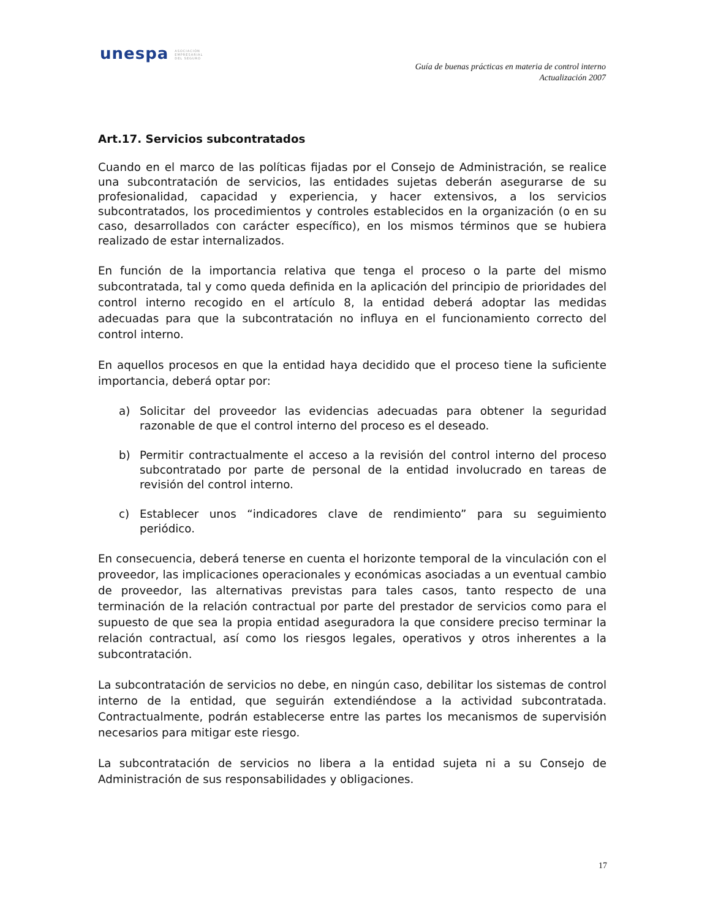unespa ASOCIACIÓN
EMPRESARIAL
DEL SEGURO
Guía de buenas prácticas en materia de control interno
Actualización 2007
Art.17. Servicios subcontratados
Cuando en el marco de las políticas fijadas por el Consejo de Administración, se realice una subcontratación de servicios, las entidades sujetas deberán asegurarse de su profesionalidad, capacidad y experiencia, y hacer extensivos, a los servicios subcontratados, los procedimientos y controles establecidos en la organización (o en su caso, desarrollados con carácter específico), en los mismos términos que se hubiera realizado de estar internalizados.
En función de la importancia relativa que tenga el proceso o la parte del mismo subcontratada, tal y como queda definida en la aplicación del principio de prioridades del control interno recogido en el artículo 8, la entidad deberá adoptar las medidas adecuadas para que la subcontratación no influya en el funcionamiento correcto del control interno.
En aquellos procesos en que la entidad haya decidido que el proceso tiene la suficiente importancia, deberá optar por:
a) Solicitar del proveedor las evidencias adecuadas para obtener la seguridad razonable de que el control interno del proceso es el deseado.
b) Permitir contractualmente el acceso a la revisión del control interno del proceso subcontratado por parte de personal de la entidad involucrado en tareas de revisión del control interno.
c) Establecer unos “indicadores clave de rendimiento” para su seguimiento periódico.
En consecuencia, deberá tenerse en cuenta el horizonte temporal de la vinculación con el proveedor, las implicaciones operacionales y económicas asociadas a un eventual cambio de proveedor, las alternativas previstas para tales casos, tanto respecto de una terminación de la relación contractual por parte del prestador de servicios como para el supuesto de que sea la propia entidad aseguradora la que considere preciso terminar la relación contractual, así como los riesgos legales, operativos y otros inherentes a la subcontratación.
La subcontratación de servicios no debe, en ningún caso, debilitar los sistemas de control interno de la entidad, que seguirán extendiéndose a la actividad subcontratada. Contractualmente, podrán establecerse entre las partes los mecanismos de supervisión necesarios para mitigar este riesgo.
La subcontratación de servicios no libera a la entidad sujeta ni a su Consejo de Administración de sus responsabilidades y obligaciones.
17